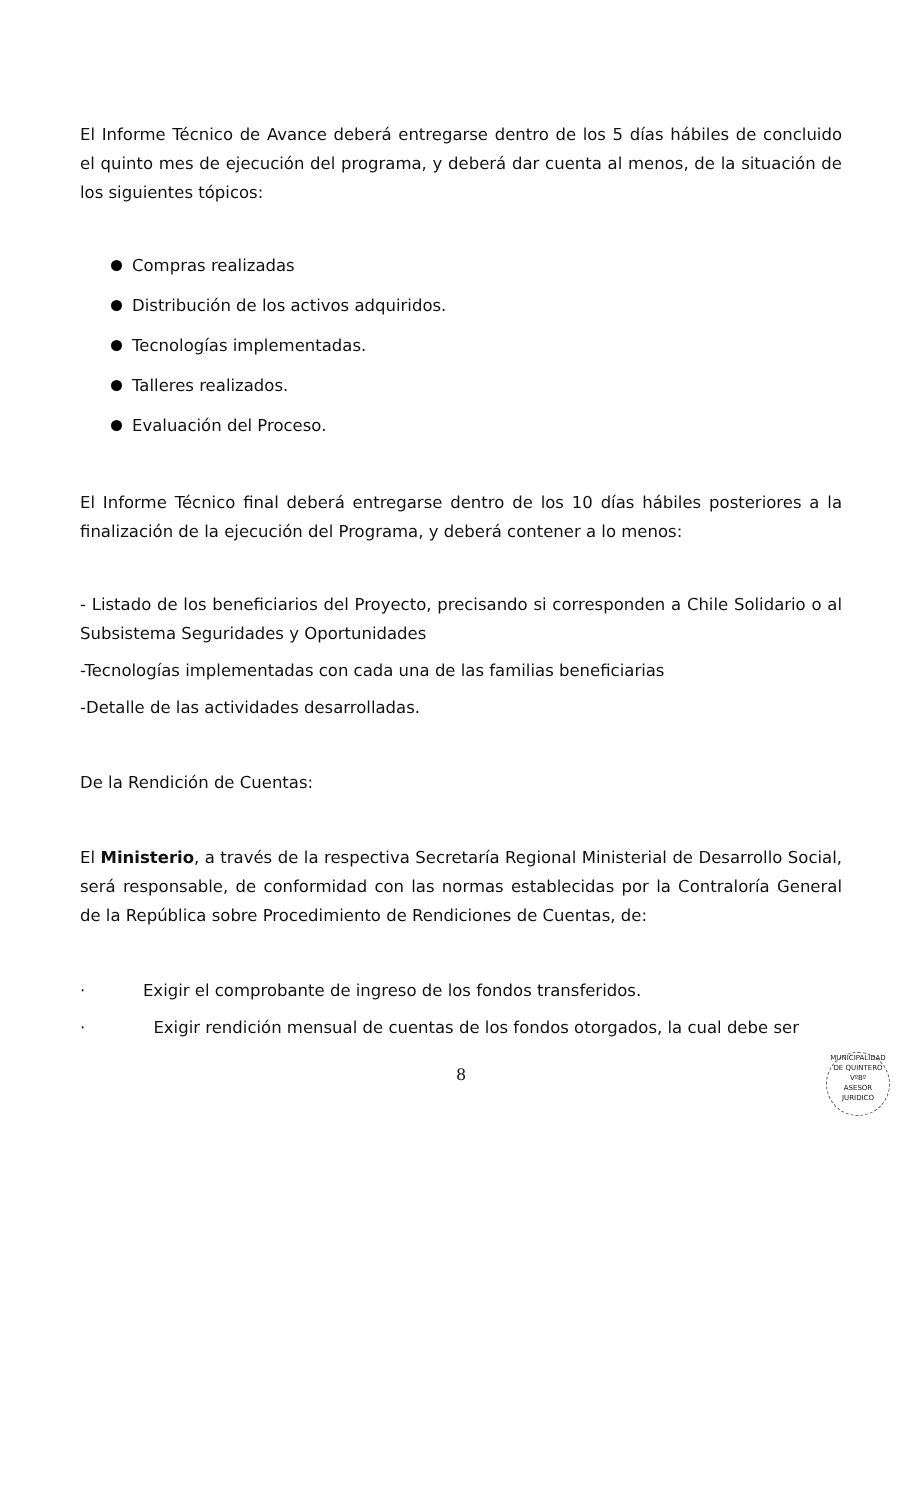El Informe Técnico de Avance deberá entregarse dentro de los 5 días hábiles de concluido el quinto mes de ejecución del programa, y deberá dar cuenta al menos, de la situación de los siguientes tópicos:
Compras realizadas
Distribución de los activos adquiridos.
Tecnologías implementadas.
Talleres realizados.
Evaluación del Proceso.
El Informe Técnico final deberá entregarse dentro de los 10 días hábiles posteriores a la finalización de la ejecución del Programa, y deberá contener a lo menos:
- Listado de los beneficiarios del Proyecto, precisando si corresponden a Chile Solidario o al Subsistema Seguridades y Oportunidades
-Tecnologías implementadas con cada una de las familias beneficiarias
-Detalle de las actividades desarrolladas.
De la Rendición de Cuentas:
El Ministerio, a través de la respectiva Secretaría Regional Ministerial de Desarrollo Social, será responsable, de conformidad con las normas establecidas por la Contraloría General de la República sobre Procedimiento de Rendiciones de Cuentas, de:
· Exigir el comprobante de ingreso de los fondos transferidos.
· Exigir rendición mensual de cuentas de los fondos otorgados, la cual debe ser
8
MUNICIPALIDAD DE QUINTERO
VºBº
ASESOR
JURIDICO